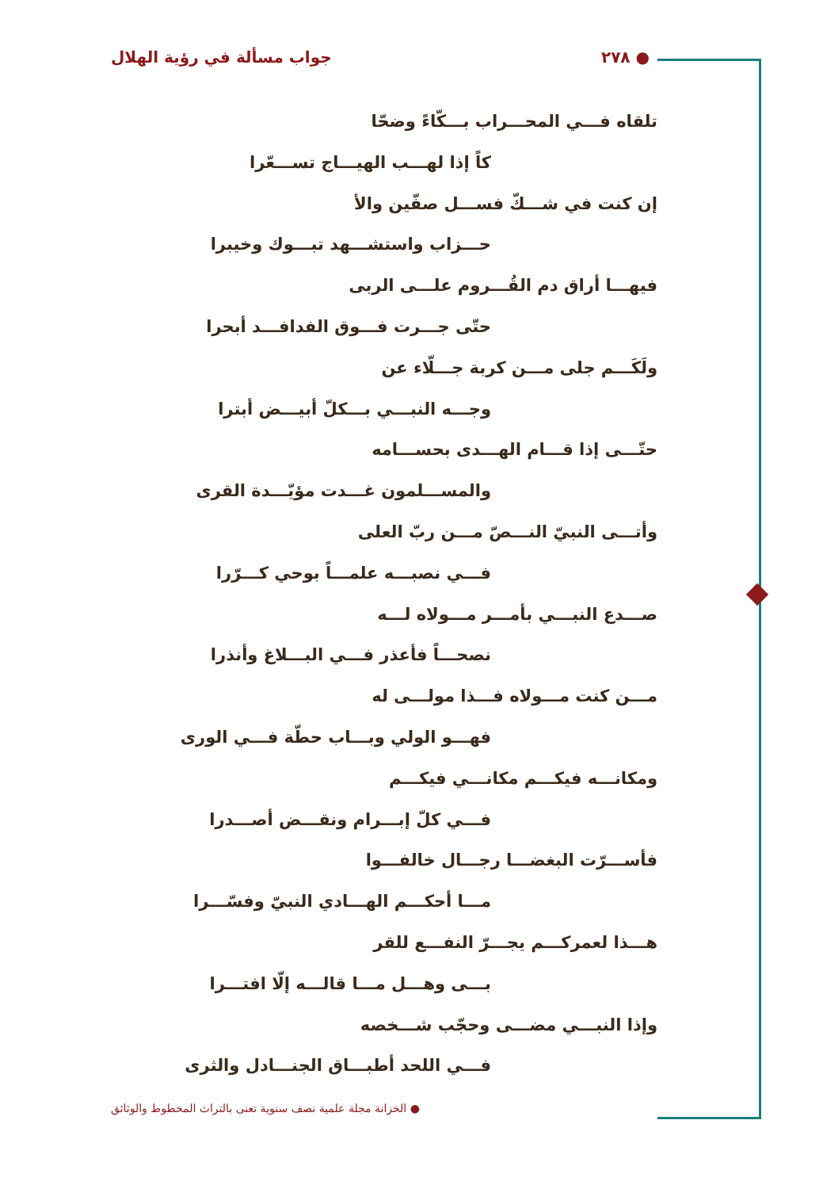● ٢٧٨ جواب مسألة في رؤية الهلال
تلقاه فـــي المحـــراب بـــكّاءً وضحّا
كاً إذا لهـــب الهيـــاج تســـعّرا
إن كنت في شـــكّ فســـل صفّين والأ
حـــزاب واستشـــهد تبـــوك وخيبرا
فيهـــا أراق دم القُـــروم علـــى الربى
حتّى جـــرت فـــوق الفدافـــد أبحرا
ولَكَـــم جلى مـــن كربة جـــلّاء عن
وجـــه النبـــي بـــكلّ أبيـــض أبترا
حتّـــى إذا قـــام الهـــدى بحســـامه
والمســـلمون غـــدت مؤيّـــدة القرى
وأتـــى النبيّ النـــصّ مـــن ربّ العلى
فـــي نصبـــه علمـــاً بوحي كـــرّرا
صـــدع النبـــي بأمـــر مـــولاه لـــه
نصحـــاً فأعذر فـــي البـــلاغ وأنذرا
مـــن كنت مـــولاه فـــذا مولـــى له
فهـــو الولي وبـــاب حطّة فـــي الورى
ومكانـــه فيكـــم مكانـــي فيكـــم
فـــي كلّ إبـــرام ونقـــض أصـــدرا
فأســـرّت البغضـــا رجـــال خالفـــوا
مـــا أحكـــم الهـــادي النبيّ وفسّـــرا
هـــذا لعمركـــم يجـــرّ النفـــع للقر
بـــى وهـــل مـــا قالـــه إلّا افتـــرا
وإذا النبـــي مضـــى وحجّب شـــخصه
فـــي اللحد أطبـــاق الجنـــادل والثرى
● الخزانة مجلة علمية نصف سنوية تعنى بالتراث المخطوط والوثائق